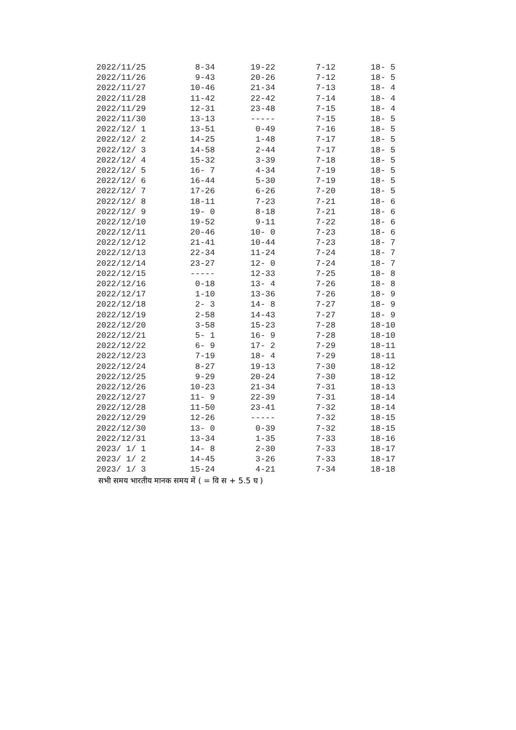| 2022/11/25 | 8-34 | 19-22 | 7-12 | 18- 5 |
| 2022/11/26 | 9-43 | 20-26 | 7-12 | 18- 5 |
| 2022/11/27 | 10-46 | 21-34 | 7-13 | 18- 4 |
| 2022/11/28 | 11-42 | 22-42 | 7-14 | 18- 4 |
| 2022/11/29 | 12-31 | 23-48 | 7-15 | 18- 4 |
| 2022/11/30 | 13-13 | ----- | 7-15 | 18- 5 |
| 2022/12/ 1 | 13-51 | 0-49 | 7-16 | 18- 5 |
| 2022/12/ 2 | 14-25 | 1-48 | 7-17 | 18- 5 |
| 2022/12/ 3 | 14-58 | 2-44 | 7-17 | 18- 5 |
| 2022/12/ 4 | 15-32 | 3-39 | 7-18 | 18- 5 |
| 2022/12/ 5 | 16- 7 | 4-34 | 7-19 | 18- 5 |
| 2022/12/ 6 | 16-44 | 5-30 | 7-19 | 18- 5 |
| 2022/12/ 7 | 17-26 | 6-26 | 7-20 | 18- 5 |
| 2022/12/ 8 | 18-11 | 7-23 | 7-21 | 18- 6 |
| 2022/12/ 9 | 19- 0 | 8-18 | 7-21 | 18- 6 |
| 2022/12/10 | 19-52 | 9-11 | 7-22 | 18- 6 |
| 2022/12/11 | 20-46 | 10- 0 | 7-23 | 18- 6 |
| 2022/12/12 | 21-41 | 10-44 | 7-23 | 18- 7 |
| 2022/12/13 | 22-34 | 11-24 | 7-24 | 18- 7 |
| 2022/12/14 | 23-27 | 12- 0 | 7-24 | 18- 7 |
| 2022/12/15 | ----- | 12-33 | 7-25 | 18- 8 |
| 2022/12/16 | 0-18 | 13- 4 | 7-26 | 18- 8 |
| 2022/12/17 | 1-10 | 13-36 | 7-26 | 18- 9 |
| 2022/12/18 | 2- 3 | 14- 8 | 7-27 | 18- 9 |
| 2022/12/19 | 2-58 | 14-43 | 7-27 | 18- 9 |
| 2022/12/20 | 3-58 | 15-23 | 7-28 | 18-10 |
| 2022/12/21 | 5- 1 | 16- 9 | 7-28 | 18-10 |
| 2022/12/22 | 6- 9 | 17- 2 | 7-29 | 18-11 |
| 2022/12/23 | 7-19 | 18- 4 | 7-29 | 18-11 |
| 2022/12/24 | 8-27 | 19-13 | 7-30 | 18-12 |
| 2022/12/25 | 9-29 | 20-24 | 7-30 | 18-12 |
| 2022/12/26 | 10-23 | 21-34 | 7-31 | 18-13 |
| 2022/12/27 | 11- 9 | 22-39 | 7-31 | 18-14 |
| 2022/12/28 | 11-50 | 23-41 | 7-32 | 18-14 |
| 2022/12/29 | 12-26 | ----- | 7-32 | 18-15 |
| 2022/12/30 | 13- 0 | 0-39 | 7-32 | 18-15 |
| 2022/12/31 | 13-34 | 1-35 | 7-33 | 18-16 |
| 2023/ 1/ 1 | 14- 8 | 2-30 | 7-33 | 18-17 |
| 2023/ 1/ 2 | 14-45 | 3-26 | 7-33 | 18-17 |
| 2023/ 1/ 3 | 15-24 | 4-21 | 7-34 | 18-18 |
सभी समय भारतीय मानक समय में ( = वि स + 5.5 घ )